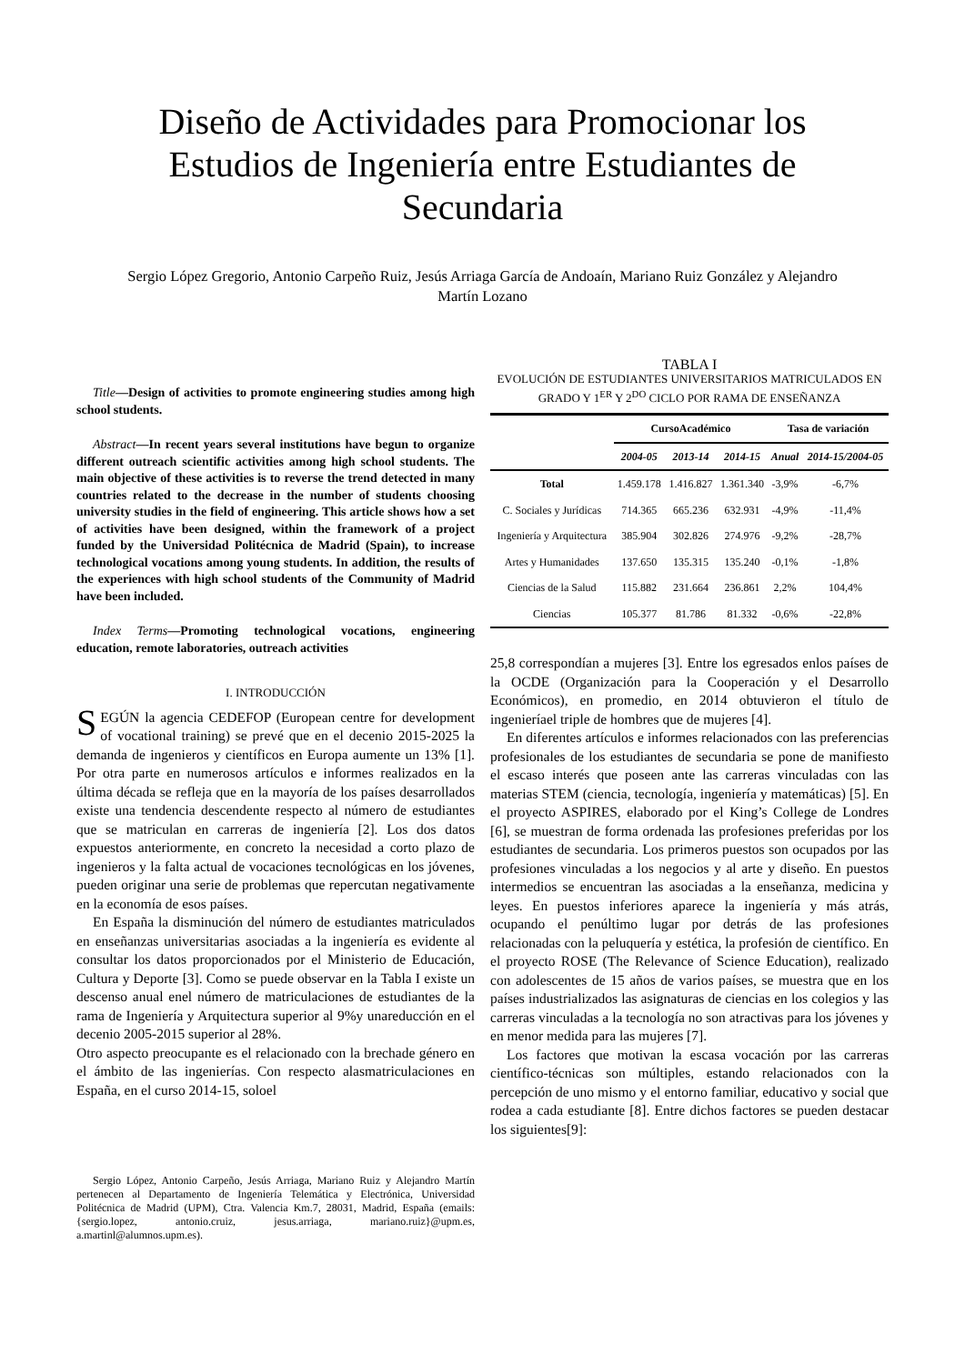Diseño de Actividades para Promocionar los Estudios de Ingeniería entre Estudiantes de Secundaria
Sergio López Gregorio, Antonio Carpeño Ruiz, Jesús Arriaga García de Andoaín, Mariano Ruiz González y Alejandro Martín Lozano
Title—Design of activities to promote engineering studies among high school students.
Abstract—In recent years several institutions have begun to organize different outreach scientific activities among high school students. The main objective of these activities is to reverse the trend detected in many countries related to the decrease in the number of students choosing university studies in the field of engineering. This article shows how a set of activities have been designed, within the framework of a project funded by the Universidad Politécnica de Madrid (Spain), to increase technological vocations among young students. In addition, the results of the experiences with high school students of the Community of Madrid have been included.
Index Terms—Promoting technological vocations, engineering education, remote laboratories, outreach activities
I. INTRODUCCIÓN
SEGÚN la agencia CEDEFOP (European centre for development of vocational training) se prevé que en el decenio 2015-2025 la demanda de ingenieros y científicos en Europa aumente un 13% [1]. Por otra parte en numerosos artículos e informes realizados en la última década se refleja que en la mayoría de los países desarrollados existe una tendencia descendente respecto al número de estudiantes que se matriculan en carreras de ingeniería [2]. Los dos datos expuestos anteriormente, en concreto la necesidad a corto plazo de ingenieros y la falta actual de vocaciones tecnológicas en los jóvenes, pueden originar una serie de problemas que repercutan negativamente en la economía de esos países.
En España la disminución del número de estudiantes matriculados en enseñanzas universitarias asociadas a la ingeniería es evidente al consultar los datos proporcionados por el Ministerio de Educación, Cultura y Deporte [3]. Como se puede observar en la Tabla I existe un descenso anual enel número de matriculaciones de estudiantes de la rama de Ingeniería y Arquitectura superior al 9%y unareducción en el decenio 2005-2015 superior al 28%.
Otro aspecto preocupante es el relacionado con la brechade género en el ámbito de las ingenierías. Con respecto alasmatriculaciones en España, en el curso 2014-15, soloel
Sergio López, Antonio Carpeño, Jesús Arriaga, Mariano Ruiz y Alejandro Martín pertenecen al Departamento de Ingeniería Telemática y Electrónica, Universidad Politécnica de Madrid (UPM), Ctra. Valencia Km.7, 28031, Madrid, España (emails: {sergio.lopez, antonio.cruiz, jesus.arriaga, mariano.ruiz}@upm.es, a.martinl@alumnos.upm.es).
TABLA I
EVOLUCIÓN DE ESTUDIANTES UNIVERSITARIOS MATRICULADOS EN GRADO Y 1<sup>ER</sup> Y 2<sup>DO</sup> CICLO POR RAMA DE ENSEÑANZA
| | CursoAcadémico | | | Tasa de variación | |
| --- | --- | --- | --- | --- | --- |
| | 2004-05 | 2013-14 | 2014-15 | Anual | 2014-15/2004-05 |
| Total | 1.459.178 | 1.416.827 | 1.361.340 | -3,9% | -6,7% |
| C. Sociales y Jurídicas | 714.365 | 665.236 | 632.931 | -4,9% | -11,4% |
| Ingeniería y Arquitectura | 385.904 | 302.826 | 274.976 | -9,2% | -28,7% |
| Artes y Humanidades | 137.650 | 135.315 | 135.240 | -0,1% | -1,8% |
| Ciencias de la Salud | 115.882 | 231.664 | 236.861 | 2,2% | 104,4% |
| Ciencias | 105.377 | 81.786 | 81.332 | -0,6% | -22,8% |
25,8 correspondían a mujeres [3]. Entre los egresados enlos países de la OCDE (Organización para la Cooperación y el Desarrollo Económicos), en promedio, en 2014 obtuvieron el título de ingenieríael triple de hombres que de mujeres [4].
En diferentes artículos e informes relacionados con las preferencias profesionales de los estudiantes de secundaria se pone de manifiesto el escaso interés que poseen ante las carreras vinculadas con las materias STEM (ciencia, tecnología, ingeniería y matemáticas) [5]. En el proyecto ASPIRES, elaborado por el King’s College de Londres [6], se muestran de forma ordenada las profesiones preferidas por los estudiantes de secundaria. Los primeros puestos son ocupados por las profesiones vinculadas a los negocios y al arte y diseño. En puestos intermedios se encuentran las asociadas a la enseñanza, medicina y leyes. En puestos inferiores aparece la ingeniería y más atrás, ocupando el penúltimo lugar por detrás de las profesiones relacionadas con la peluquería y estética, la profesión de científico. En el proyecto ROSE (The Relevance of Science Education), realizado con adolescentes de 15 años de varios países, se muestra que en los países industrializados las asignaturas de ciencias en los colegios y las carreras vinculadas a la tecnología no son atractivas para los jóvenes y en menor medida para las mujeres [7].
Los factores que motivan la escasa vocación por las carreras científico-técnicas son múltiples, estando relacionados con la percepción de uno mismo y el entorno familiar, educativo y social que rodea a cada estudiante [8]. Entre dichos factores se pueden destacar los siguientes[9]: